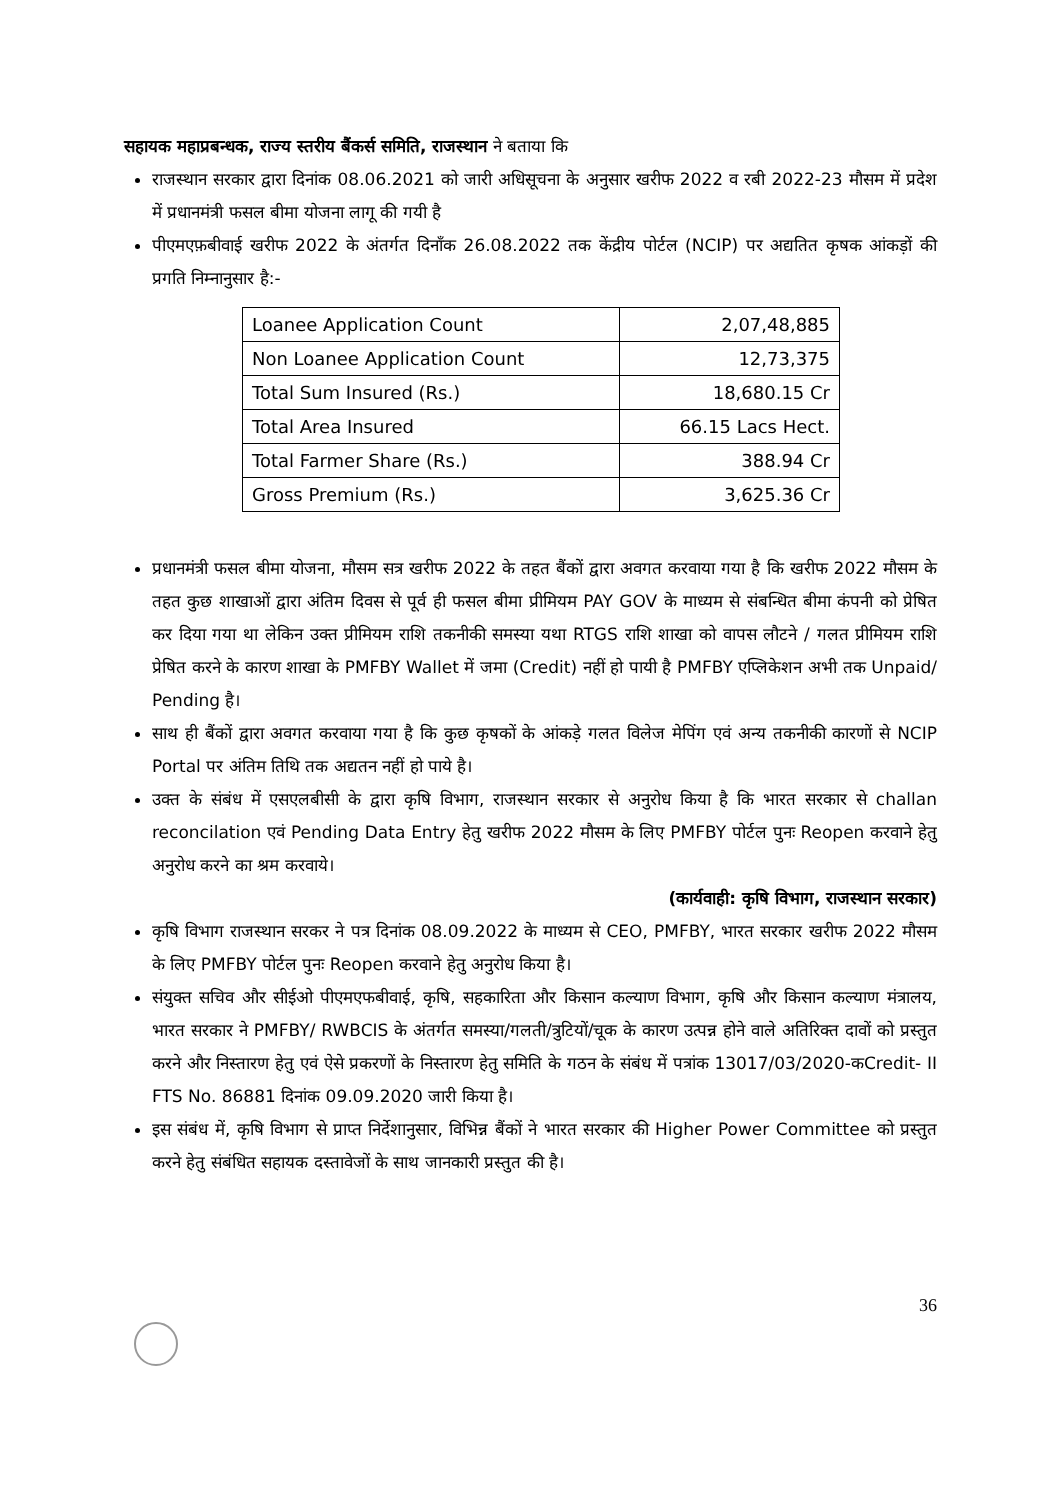सहायक महाप्रबन्धक, राज्य स्तरीय बैंकर्स समिति, राजस्थान ने बताया कि
राजस्थान सरकार द्वारा दिनांक 08.06.2021 को जारी अधिसूचना के अनुसार खरीफ 2022 व रबी 2022-23 मौसम में प्रदेश में प्रधानमंत्री फसल बीमा योजना लागू की गयी है
पीएमएफ़बीवाई खरीफ 2022 के अंतर्गत दिनाँक 26.08.2022 तक केंद्रीय पोर्टल (NCIP) पर अद्यतित कृषक आंकड़ों की प्रगति निम्नानुसार है:-
| Loanee Application Count | 2,07,48,885 |
| Non Loanee Application Count | 12,73,375 |
| Total Sum Insured (Rs.) | 18,680.15 Cr |
| Total Area Insured | 66.15 Lacs Hect. |
| Total Farmer Share (Rs.) | 388.94 Cr |
| Gross Premium (Rs.) | 3,625.36 Cr |
प्रधानमंत्री फसल बीमा योजना, मौसम सत्र खरीफ 2022 के तहत बैंकों द्वारा अवगत करवाया गया है कि खरीफ 2022 मौसम के तहत कुछ शाखाओं द्वारा अंतिम दिवस से पूर्व ही फसल बीमा प्रीमियम PAY GOV के माध्यम से संबन्धित बीमा कंपनी को प्रेषित कर दिया गया था लेकिन उक्त प्रीमियम राशि तकनीकी समस्या यथा RTGS राशि शाखा को वापस लौटने / गलत प्रीमियम राशि प्रेषित करने के कारण शाखा के PMFBY Wallet में जमा (Credit) नहीं हो पायी है PMFBY एप्लिकेशन अभी तक Unpaid/ Pending है।
साथ ही बैंकों द्वारा अवगत करवाया गया है कि कुछ कृषकों के आंकड़े गलत विलेज मेपिंग एवं अन्य तकनीकी कारणों से NCIP Portal पर अंतिम तिथि तक अद्यतन नहीं हो पाये है।
उक्त के संबंध में एसएलबीसी के द्वारा कृषि विभाग, राजस्थान सरकार से अनुरोध किया है कि भारत सरकार से challan reconcilation एवं Pending Data Entry हेतु खरीफ 2022 मौसम के लिए PMFBY पोर्टल पुनः Reopen करवाने हेतु अनुरोध करने का श्रम करवाये।
(कार्यवाही: कृषि विभाग, राजस्थान सरकार)
कृषि विभाग राजस्थान सरकर ने पत्र दिनांक 08.09.2022 के माध्यम से CEO, PMFBY, भारत सरकार खरीफ 2022 मौसम के लिए PMFBY पोर्टल पुनः Reopen करवाने हेतु अनुरोध किया है।
संयुक्त सचिव और सीईओ पीएमएफबीवाई, कृषि, सहकारिता और किसान कल्याण विभाग, कृषि और किसान कल्याण मंत्रालय, भारत सरकार ने PMFBY/ RWBCIS के अंतर्गत समस्या/गलती/त्रुटियों/चूक के कारण उत्पन्न होने वाले अतिरिक्त दावों को प्रस्तुत करने और निस्तारण हेतु एवं ऐसे प्रकरणों के निस्तारण हेतु समिति के गठन के संबंध में पत्रांक 13017/03/2020-कCredit- II FTS No. 86881 दिनांक 09.09.2020 जारी किया है।
इस संबंध में, कृषि विभाग से प्राप्त निर्देशानुसार, विभिन्न बैंकों ने भारत सरकार की Higher Power Committee को प्रस्तुत करने हेतु संबंधित सहायक दस्तावेजों के साथ जानकारी प्रस्तुत की है।
36